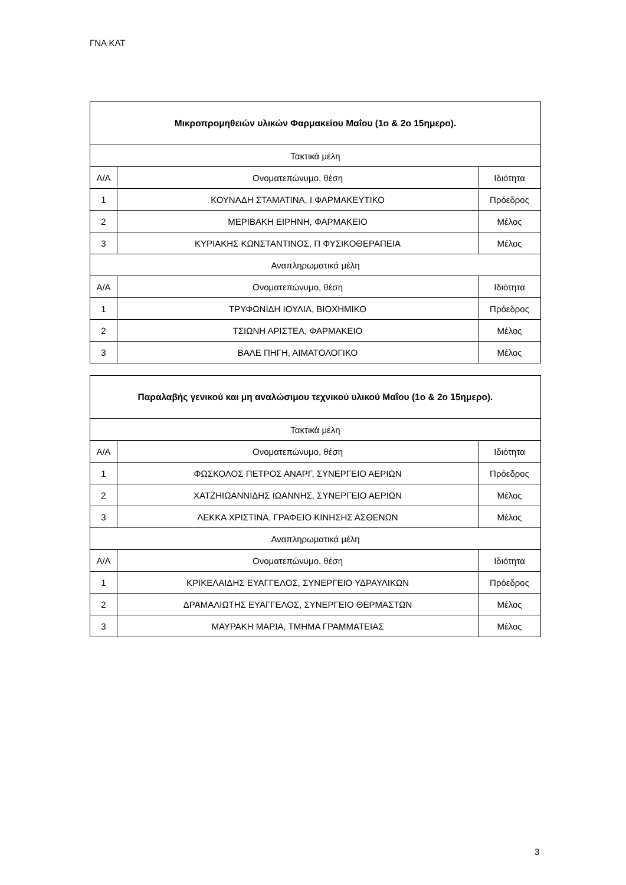ΓΝΑ ΚΑΤ
| Μικροπρομηθειών υλικών Φαρμακείου Μαΐου (1ο & 2ο 15ημερο). | | |
| --- | --- | --- |
| Τακτικά μέλη | | |
| Α/Α | Ονοματεπώνυμο, θέση | Ιδιότητα |
| 1 | ΚΟΥΝΑΔΗ ΣΤΑΜΑΤΙΝΑ, Ι ΦΑΡΜΑΚΕΥΤΙΚΟ | Πρόεδρος |
| 2 | ΜΕΡΙΒΑΚΗ ΕΙΡΗΝΗ, ΦΑΡΜΑΚΕΙΟ | Μέλος |
| 3 | ΚΥΡΙΑΚΗΣ ΚΩΝΣΤΑΝΤΙΝΟΣ, Π ΦΥΣΙΚΟΘΕΡΑΠΕΙΑ | Μέλος |
| Αναπληρωματικά μέλη | | |
| Α/Α | Ονοματεπώνυμο, θέση | Ιδιότητα |
| 1 | ΤΡΥΦΩΝΙΔΗ ΙΟΥΛΙΑ, ΒΙΟΧΗΜΙΚΟ | Πρόεδρος |
| 2 | ΤΣΙΩΝΗ ΑΡΙΣΤΕΑ, ΦΑΡΜΑΚΕΙΟ | Μέλος |
| 3 | ΒΑΛΕ ΠΗΓΗ, ΑΙΜΑΤΟΛΟΓΙΚΟ | Μέλος |
| Παραλαβής γενικού και μη αναλώσιμου τεχνικού υλικού Μαΐου (1ο & 2ο 15ημερο). | | |
| --- | --- | --- |
| Τακτικά μέλη | | |
| Α/Α | Ονοματεπώνυμο, θέση | Ιδιότητα |
| 1 | ΦΩΣΚΟΛΟΣ ΠΕΤΡΟΣ ΑΝΑΡΓ, ΣΥΝΕΡΓΕΙΟ ΑΕΡΙΩΝ | Πρόεδρος |
| 2 | ΧΑΤΖΗΙΩΑΝΝΙΔΗΣ ΙΩΑΝΝΗΣ, ΣΥΝΕΡΓΕΙΟ ΑΕΡΙΩΝ | Μέλος |
| 3 | ΛΕΚΚΑ ΧΡΙΣΤΙΝΑ, ΓΡΑΦΕΙΟ ΚΙΝΗΣΗΣ ΑΣΘΕΝΩΝ | Μέλος |
| Αναπληρωματικά μέλη | | |
| Α/Α | Ονοματεπώνυμο, θέση | Ιδιότητα |
| 1 | ΚΡΙΚΕΛΑΙΔΗΣ ΕΥΑΓΓΕΛΟΣ, ΣΥΝΕΡΓΕΙΟ ΥΔΡΑΥΛΙΚΩΝ | Πρόεδρος |
| 2 | ΔΡΑΜΑΛΙΩΤΗΣ ΕΥΑΓΓΕΛΟΣ, ΣΥΝΕΡΓΕΙΟ ΘΕΡΜΑΣΤΩΝ | Μέλος |
| 3 | ΜΑΥΡΑΚΗ ΜΑΡΙΑ, ΤΜΗΜΑ ΓΡΑΜΜΑΤΕΙΑΣ | Μέλος |
3